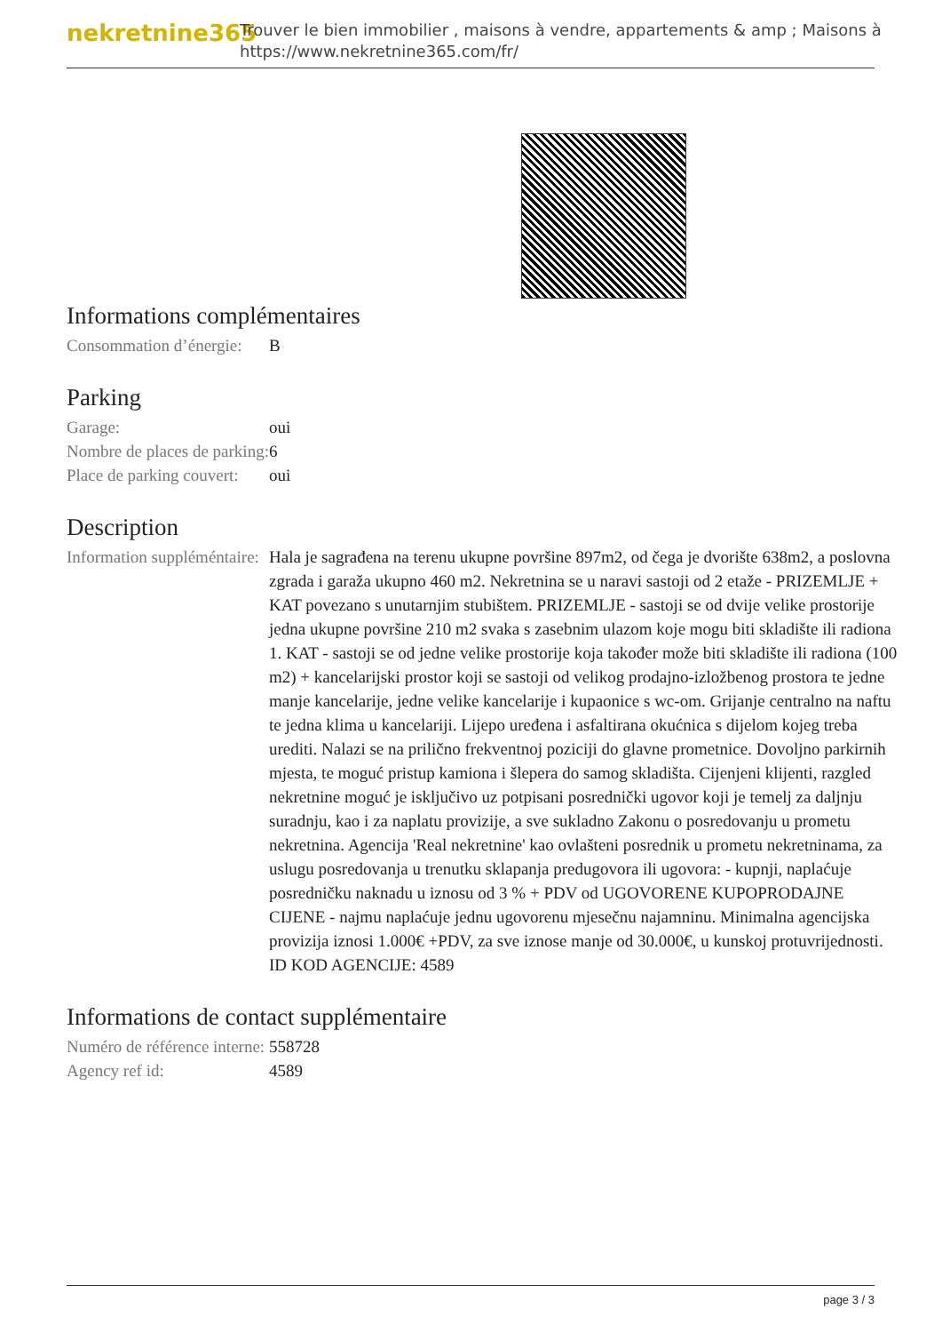nekretnine365
Trouver le bien immobilier , maisons à vendre, appartements & amp ; Maisons à
https://www.nekretnine365.com/fr/
Informations complémentaires
| Consommation d’énergie: | B |
Parking
| Garage: | oui |
| Nombre de places de parking: | 6 |
| Place de parking couvert: | oui |
Description
| Information suppléméntaire: | Hala je sagrađena na terenu ukupne površine 897m2, od čega je dvorište 638m2, a poslovna zgrada i garaža ukupno 460 m2. Nekretnina se u naravi sastoji od 2 etaže - PRIZEMLJE + KAT povezano s unutarnjim stubištem. PRIZEMLJE - sastoji se od dvije velike prostorije jedna ukupne površine 210 m2 svaka s zasebnim ulazom koje mogu biti skladište ili radiona 1. KAT - sastoji se od jedne velike prostorije koja također može biti skladište ili radiona (100 m2) + kancelarijski prostor koji se sastoji od velikog prodajno-izložbenog prostora te jedne manje kancelarije, jedne velike kancelarije i kupaonice s wc-om. Grijanje centralno na naftu te jedna klima u kancelariji. Lijepo uređena i asfaltirana okućnica s dijelom kojeg treba urediti. Nalazi se na prilično frekventnoj poziciji do glavne prometnice. Dovoljno parkirnih mjesta, te moguć pristup kamiona i šlepera do samog skladišta. Cijenjeni klijenti, razgled nekretnine moguć je isključivo uz potpisani posrednički ugovor koji je temelj za daljnju suradnju, kao i za naplatu provizije, a sve sukladno Zakonu o posredovanju u prometu nekretnina. Agencija 'Real nekretnine' kao ovlašteni posrednik u prometu nekretninama, za uslugu posredovanja u trenutku sklapanja predugovora ili ugovora: - kupnji, naplaćuje posredničku naknadu u iznosu od 3 % + PDV od UGOVORENE KUPOPRODAJNE CIJENE - najmu naplaćuje jednu ugovorenu mjesečnu najamninu. Minimalna agencijska provizija iznosi 1.000€ +PDV, za sve iznose manje od 30.000€, u kunskoj protuvrijednosti. ID KOD AGENCIJE: 4589 |
Informations de contact supplémentaire
| Numéro de référence interne: | 558728 |
| Agency ref id: | 4589 |
page 3 / 3